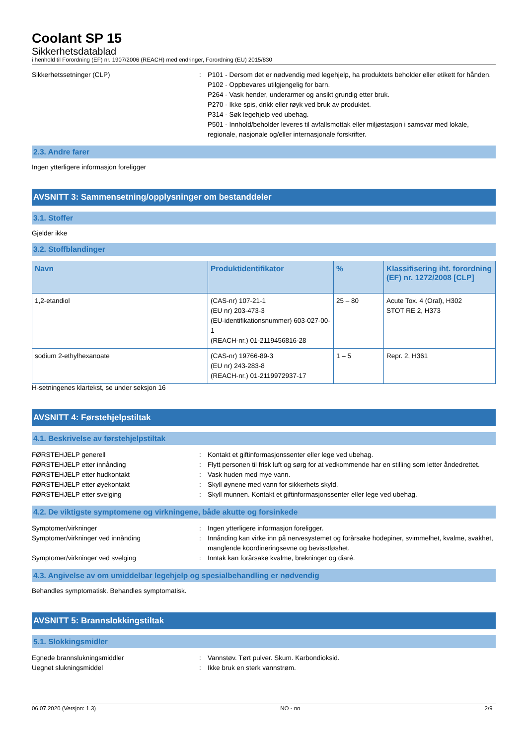Coolant SP 15
Sikkerhetsdatablad
i henhold til Forordning (EF) nr. 1907/2006 (REACH) med endringer, Forordning (EU) 2015/830
Sikkerhetssetninger (CLP) : P101 - Dersom det er nødvendig med legehjelp, ha produktets beholder eller etikett for hånden.
P102 - Oppbevares utilgjengelig for barn.
P264 - Vask hender, underarmer og ansikt grundig etter bruk.
P270 - Ikke spis, drikk eller røyk ved bruk av produktet.
P314 - Søk legehjelp ved ubehag.
P501 - Innhold/beholder leveres til avfallsmottak eller miljøstasjon i samsvar med lokale, regionale, nasjonale og/eller internasjonale forskrifter.
2.3. Andre farer
Ingen ytterligere informasjon foreligger
AVSNITT 3: Sammensetning/opplysninger om bestanddeler
3.1. Stoffer
Gjelder ikke
3.2. Stoffblandinger
| Navn | Produktidentifikator | % | Klassifisering iht. forordning (EF) nr. 1272/2008 [CLP] |
| --- | --- | --- | --- |
| 1,2-etandiol | (CAS-nr) 107-21-1 (EU nr) 203-473-3 (EU-identifikationsnummer) 603-027-00-1 (REACH-nr.) 01-2119456816-28 | 25 – 80 | Acute Tox. 4 (Oral), H302 STOT RE 2, H373 |
| sodium 2-ethylhexanoate | (CAS-nr) 19766-89-3 (EU nr) 243-283-8 (REACH-nr.) 01-2119972937-17 | 1 – 5 | Repr. 2, H361 |
H-setningenes klartekst, se under seksjon 16
AVSNITT 4: Førstehjelpstiltak
4.1. Beskrivelse av førstehjelpstiltak
FØRSTEHJELP generell : Kontakt et giftinformasjonssenter eller lege ved ubehag.
FØRSTEHJELP etter innånding : Flytt personen til frisk luft og sørg for at vedkommende har en stilling som letter åndedrettet.
FØRSTEHJELP etter hudkontakt : Vask huden med mye vann.
FØRSTEHJELP etter øyekontakt : Skyll øynene med vann for sikkerhets skyld.
FØRSTEHJELP etter svelging : Skyll munnen. Kontakt et giftinformasjonssenter eller lege ved ubehag.
4.2. De viktigste symptomene og virkningene, både akutte og forsinkede
Symptomer/virkninger : Ingen ytterligere informasjon foreligger.
Symptomer/virkninger ved innånding : Innånding kan virke inn på nervesystemet og forårsake hodepiner, svimmelhet, kvalme, svakhet, manglende koordineringsevne og bevisstløshet.
Symptomer/virkninger ved svelging : Inntak kan forårsake kvalme, brekninger og diaré.
4.3. Angivelse av om umiddelbar legehjelp og spesialbehandling er nødvendig
Behandles symptomatisk. Behandles symptomatisk.
AVSNITT 5: Brannslokkingstiltak
5.1. Slokkingsmidler
Egnede brannslukningsmiddler : Vannstøv. Tørt pulver. Skum. Karbondioksid.
Uegnet slukningsmiddel : Ikke bruk en sterk vannstrøm.
06.07.2020 (Versjon: 1.3) NO - no 2/9